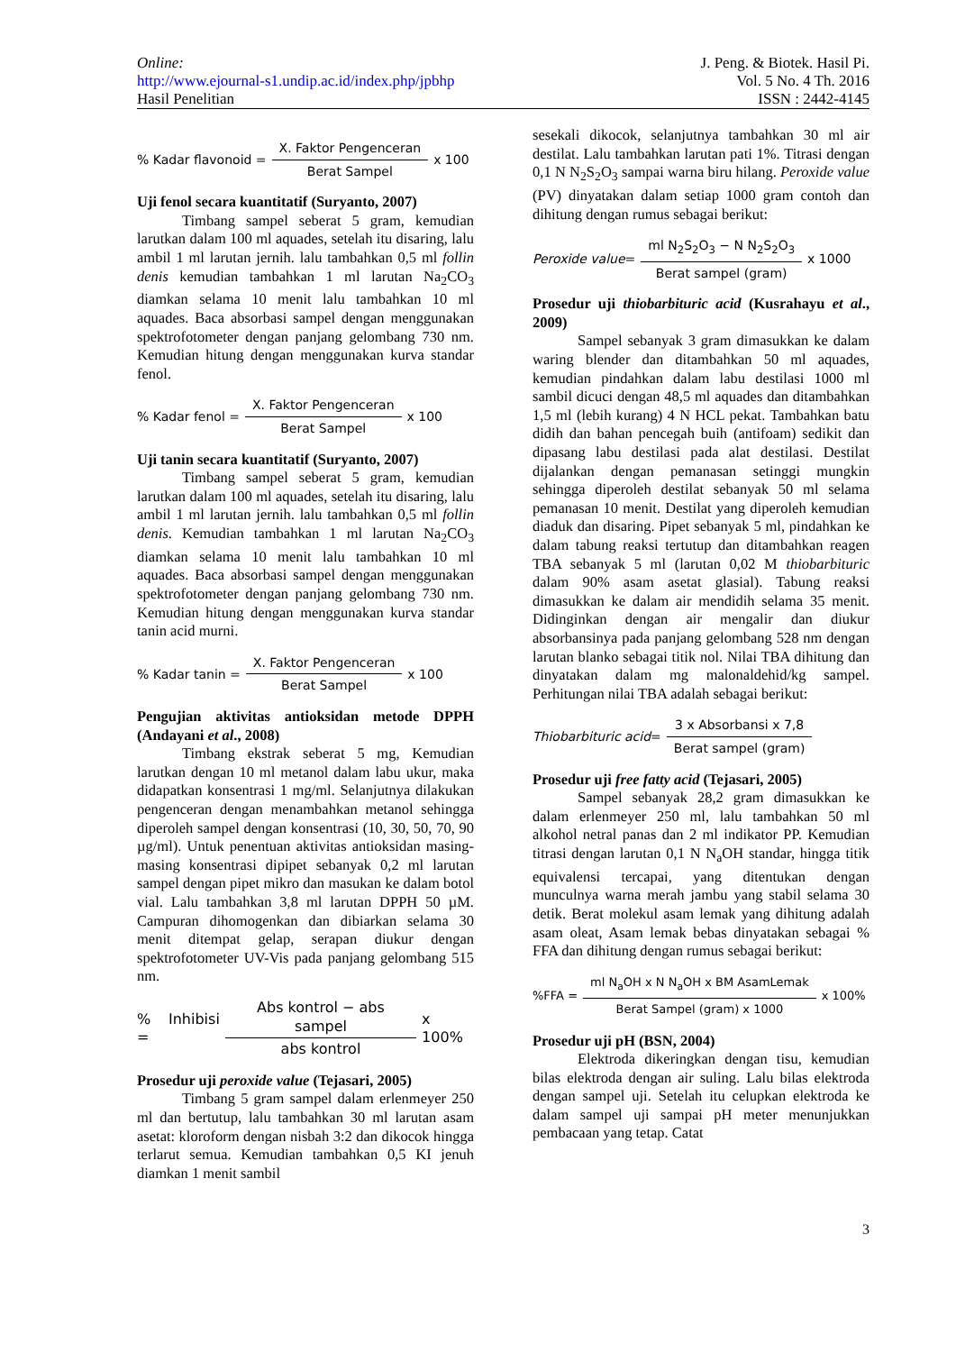Online:
http://www.ejournal-s1.undip.ac.id/index.php/jpbhp
Hasil Penelitian
J. Peng. & Biotek. Hasil Pi.
Vol. 5 No. 4 Th. 2016
ISSN : 2442-4145
% Kadar flavonoid = X. Faktor Pengenceran Berat Sampel x 100
Uji fenol secara kuantitatif (Suryanto, 2007)
Timbang sampel seberat 5 gram, kemudian larutkan dalam 100 ml aquades, setelah itu disaring, lalu ambil 1 ml larutan jernih. lalu tambahkan 0,5 ml follin denis kemudian tambahkan 1 ml larutan Na<sub>2</sub>CO<sub>3</sub> diamkan selama 10 menit lalu tambahkan 10 ml aquades. Baca absorbasi sampel dengan menggunakan spektrofotometer dengan panjang gelombang 730 nm. Kemudian hitung dengan menggunakan kurva standar fenol.
% Kadar fenol = X. Faktor Pengenceran Berat Sampel x 100
Uji tanin secara kuantitatif (Suryanto, 2007)
Timbang sampel seberat 5 gram, kemudian larutkan dalam 100 ml aquades, setelah itu disaring, lalu ambil 1 ml larutan jernih. lalu tambahkan 0,5 ml follin denis. Kemudian tambahkan 1 ml larutan Na<sub>2</sub>CO<sub>3</sub> diamkan selama 10 menit lalu tambahkan 10 ml aquades. Baca absorbasi sampel dengan menggunakan spektrofotometer dengan panjang gelombang 730 nm. Kemudian hitung dengan menggunakan kurva standar tanin acid murni.
% Kadar tanin = X. Faktor Pengenceran Berat Sampel x 100
Pengujian aktivitas antioksidan metode DPPH (Andayani et al., 2008)
Timbang ekstrak seberat 5 mg, Kemudian larutkan dengan 10 ml metanol dalam labu ukur, maka didapatkan konsentrasi 1 mg/ml. Selanjutnya dilakukan pengenceran dengan menambahkan metanol sehingga diperoleh sampel dengan konsentrasi (10, 30, 50, 70, 90 µg/ml). Untuk penentuan aktivitas antioksidan masing-masing konsentrasi dipipet sebanyak 0,2 ml larutan sampel dengan pipet mikro dan masukan ke dalam botol vial. Lalu tambahkan 3,8 ml larutan DPPH 50 µM. Campuran dihomogenkan dan dibiarkan selama 30 menit ditempat gelap, serapan diukur dengan spektrofotometer UV-Vis pada panjang gelombang 515 nm.
% Inhibisi = Abs kontrol − abs sampel abs kontrol x 100%
Prosedur uji peroxide value (Tejasari, 2005)
Timbang 5 gram sampel dalam erlenmeyer 250 ml dan bertutup, lalu tambahkan 30 ml larutan asam asetat: kloroform dengan nisbah 3:2 dan dikocok hingga terlarut semua. Kemudian tambahkan 0,5 KI jenuh diamkan 1 menit sambil
sesekali dikocok, selanjutnya tambahkan 30 ml air destilat. Lalu tambahkan larutan pati 1%. Titrasi dengan 0,1 N N<sub>2</sub>S<sub>2</sub>O<sub>3</sub> sampai warna biru hilang. Peroxide value (PV) dinyatakan dalam setiap 1000 gram contoh dan dihitung dengan rumus sebagai berikut:
Peroxide value = ml N<sub>2</sub>S<sub>2</sub>O<sub>3</sub> − N N<sub>2</sub>S<sub>2</sub>O<sub>3</sub> Berat sampel (gram) x 1000
Prosedur uji thiobarbituric acid (Kusrahayu et al., 2009)
Sampel sebanyak 3 gram dimasukkan ke dalam waring blender dan ditambahkan 50 ml aquades, kemudian pindahkan dalam labu destilasi 1000 ml sambil dicuci dengan 48,5 ml aquades dan ditambahkan 1,5 ml (lebih kurang) 4 N HCL pekat. Tambahkan batu didih dan bahan pencegah buih (antifoam) sedikit dan dipasang labu destilasi pada alat destilasi. Destilat dijalankan dengan pemanasan setinggi mungkin sehingga diperoleh destilat sebanyak 50 ml selama pemanasan 10 menit. Destilat yang diperoleh kemudian diaduk dan disaring. Pipet sebanyak 5 ml, pindahkan ke dalam tabung reaksi tertutup dan ditambahkan reagen TBA sebanyak 5 ml (larutan 0,02 M thiobarbituric dalam 90% asam asetat glasial). Tabung reaksi dimasukkan ke dalam air mendidih selama 35 menit. Didinginkan dengan air mengalir dan diukur absorbansinya pada panjang gelombang 528 nm dengan larutan blanko sebagai titik nol. Nilai TBA dihitung dan dinyatakan dalam mg malonaldehid/kg sampel. Perhitungan nilai TBA adalah sebagai berikut:
Thiobarbituric acid = 3 x Absorbansi x 7,8 Berat sampel (gram)
Prosedur uji free fatty acid (Tejasari, 2005)
Sampel sebanyak 28,2 gram dimasukkan ke dalam erlenmeyer 250 ml, lalu tambahkan 50 ml alkohol netral panas dan 2 ml indikator PP. Kemudian titrasi dengan larutan 0,1 N N<sub>a</sub>OH standar, hingga titik equivalensi tercapai, yang ditentukan dengan munculnya warna merah jambu yang stabil selama 30 detik. Berat molekul asam lemak yang dihitung adalah asam oleat, Asam lemak bebas dinyatakan sebagai % FFA dan dihitung dengan rumus sebagai berikut:
%FFA = ml N<sub>a</sub>OH x N N<sub>a</sub>OH x BM AsamLemak Berat Sampel (gram) x 1000 x 100%
Prosedur uji pH (BSN, 2004)
Elektroda dikeringkan dengan tisu, kemudian bilas elektroda dengan air suling. Lalu bilas elektroda dengan sampel uji. Setelah itu celupkan elektroda ke dalam sampel uji sampai pH meter menunjukkan pembacaan yang tetap. Catat
3